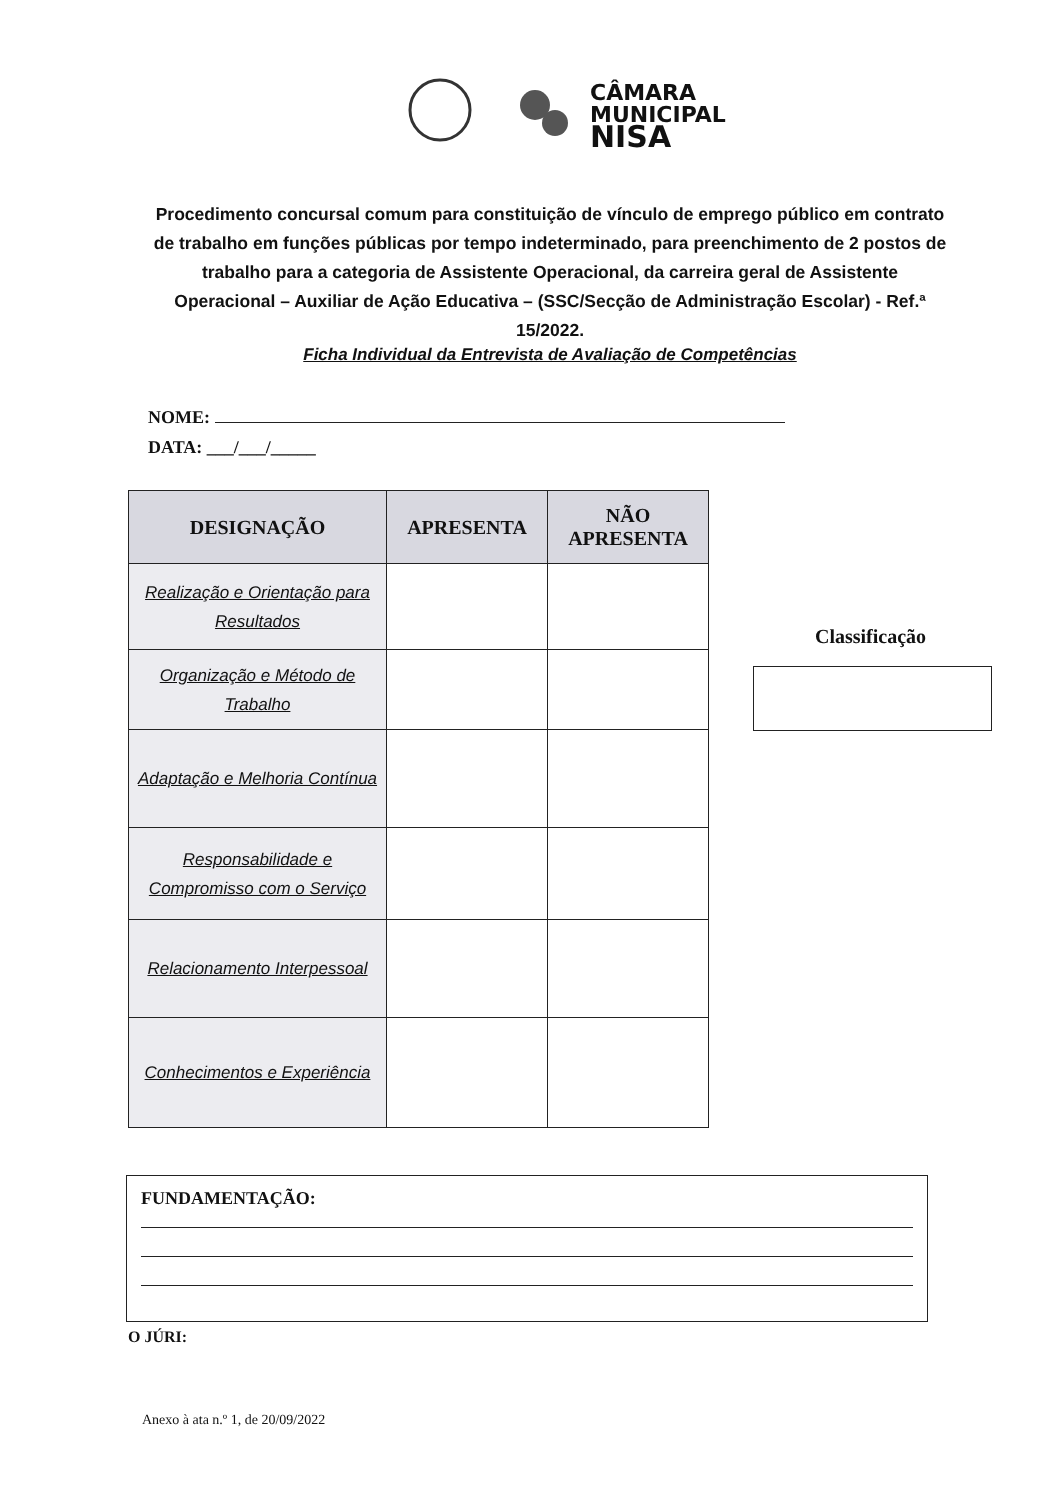CÂMARA
MUNICIPAL
NISA
Procedimento concursal comum para constituição de vínculo de emprego público em contrato de trabalho em funções públicas por tempo indeterminado, para preenchimento de 2 postos de trabalho para a categoria de Assistente Operacional, da carreira geral de Assistente Operacional – Auxiliar de Ação Educativa – (SSC/Secção de Administração Escolar) - Ref.ª 15/2022.
Ficha Individual da Entrevista de Avaliação de Competências
NOME:
DATA: ___/___/_____
| DESIGNAÇÃO | APRESENTA | NÃO APRESENTA |
| --- | --- | --- |
| Realização e Orientação para Resultados | | |
| Organização e Método de Trabalho | | |
| Adaptação e Melhoria Contínua | | |
| Responsabilidade e Compromisso com o Serviço | | |
| Relacionamento Interpessoal | | |
| Conhecimentos e Experiência | | |
Classificação
FUNDAMENTAÇÃO:
O JÚRI:
Anexo à ata n.º 1, de 20/09/2022